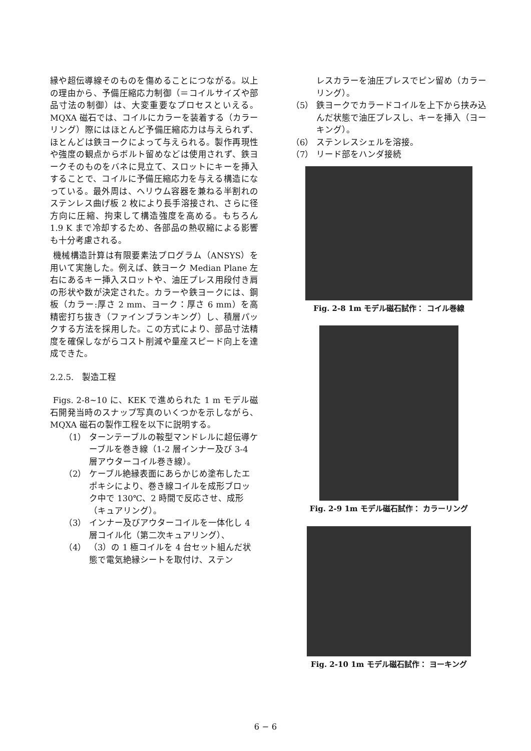縁や超伝導線そのものを傷めることにつながる。以上の理由から、予備圧縮応力制御（＝コイルサイズや部品寸法の制御）は、大変重要なプロセスといえる。MQXA 磁石では、コイルにカラーを装着する（カラーリング）際にはほとんど予備圧縮応力は与えられず、ほとんどは鉄ヨークによって与えられる。製作再現性や強度の観点からボルト留めなどは使用されず、鉄ヨークそのものをバネに見立て、スロットにキーを挿入することで、コイルに予備圧縮応力を与える構造になっている。最外周は、ヘリウム容器を兼ねる半割れのステンレス曲げ板 2 枚により長手溶接され、さらに径方向に圧縮、拘束して構造強度を高める。もちろん 1.9 K まで冷却するため、各部品の熱収縮による影響も十分考慮される。
機械構造計算は有限要素法プログラム（ANSYS）を用いて実施した。例えば、鉄ヨーク Median Plane 左右にあるキー挿入スロットや、油圧プレス用段付き肩の形状や数が決定された。カラーや鉄ヨークには、鋼板（カラー:厚さ 2 mm、ヨーク：厚さ 6 mm）を高精密打ち抜き（ファインブランキング）し、積層パックする方法を採用した。この方式により、部品寸法精度を確保しながらコスト削減や量産スピード向上を達成できた。
2.2.5.　製造工程
Figs. 2-8~10 に、KEK で進められた 1 m モデル磁石開発当時のスナップ写真のいくつかを示しながら、MQXA 磁石の製作工程を以下に説明する。
（1） ターンテーブルの鞍型マンドレルに超伝導ケーブルを巻き線（1-2 層インナー及び 3-4 層アウターコイル巻き線）。
（2） ケーブル絶縁表面にあらかじめ塗布したエポキシにより、巻き線コイルを成形ブロック中で 130℃、2 時間で反応させ、成形（キュアリング）。
（3） インナー及びアウターコイルを一体化し 4 層コイル化（第二次キュアリング）、
（4） （3）の 1 極コイルを 4 台セット組んだ状態で電気絶縁シートを取付け、ステン
レスカラーを油圧プレスでピン留め（カラーリング）。
（5） 鉄ヨークでカラードコイルを上下から挟み込んだ状態で油圧プレスし、キーを挿入（ヨーキング）。
（6） ステンレスシェルを溶接。
（7） リード部をハンダ接続
Fig. 2-8 1m モデル磁石試作： コイル巻線
Fig. 2-9 1m モデル磁石試作： カラーリング
Fig. 2-10 1m モデル磁石試作： ヨーキング
6 − 6